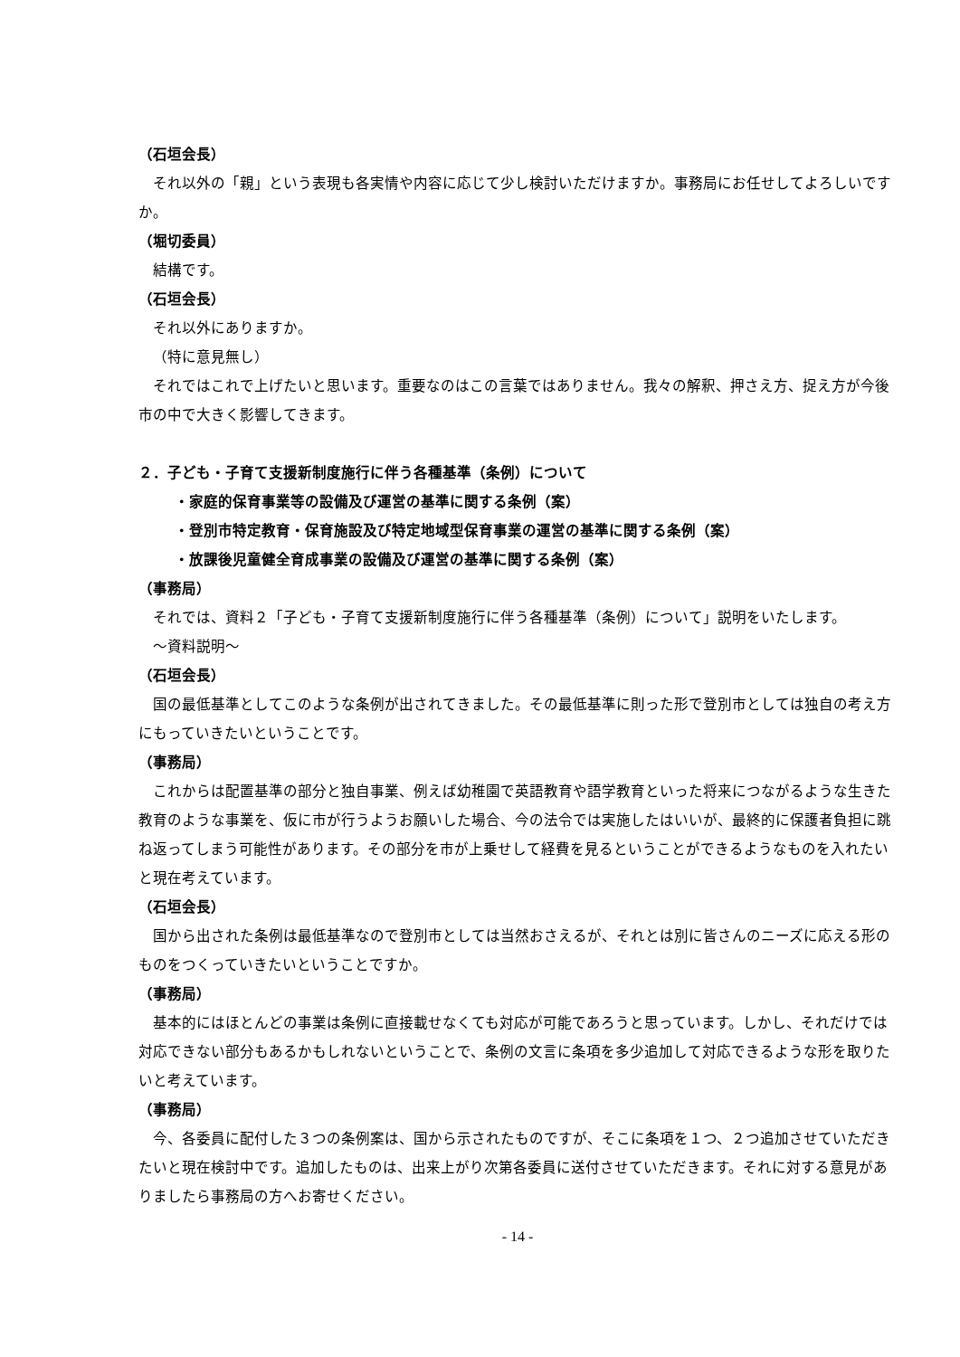（石垣会長）
それ以外の「親」という表現も各実情や内容に応じて少し検討いただけますか。事務局にお任せしてよろしいですか。
（堀切委員）
結構です。
（石垣会長）
それ以外にありますか。
（特に意見無し）
それではこれで上げたいと思います。重要なのはこの言葉ではありません。我々の解釈、押さえ方、捉え方が今後市の中で大きく影響してきます。
２．子ども・子育て支援新制度施行に伴う各種基準（条例）について
・家庭的保育事業等の設備及び運営の基準に関する条例（案）
・登別市特定教育・保育施設及び特定地域型保育事業の運営の基準に関する条例（案）
・放課後児童健全育成事業の設備及び運営の基準に関する条例（案）
（事務局）
それでは、資料２「子ども・子育て支援新制度施行に伴う各種基準（条例）について」説明をいたします。
～資料説明～
（石垣会長）
国の最低基準としてこのような条例が出されてきました。その最低基準に則った形で登別市としては独自の考え方にもっていきたいということです。
（事務局）
これからは配置基準の部分と独自事業、例えば幼稚園で英語教育や語学教育といった将来につながるような生きた教育のような事業を、仮に市が行うようお願いした場合、今の法令では実施したはいいが、最終的に保護者負担に跳ね返ってしまう可能性があります。その部分を市が上乗せして経費を見るということができるようなものを入れたいと現在考えています。
（石垣会長）
国から出された条例は最低基準なので登別市としては当然おさえるが、それとは別に皆さんのニーズに応える形のものをつくっていきたいということですか。
（事務局）
基本的にはほとんどの事業は条例に直接載せなくても対応が可能であろうと思っています。しかし、それだけでは対応できない部分もあるかもしれないということで、条例の文言に条項を多少追加して対応できるような形を取りたいと考えています。
（事務局）
今、各委員に配付した３つの条例案は、国から示されたものですが、そこに条項を１つ、２つ追加させていただきたいと現在検討中です。追加したものは、出来上がり次第各委員に送付させていただきます。それに対する意見がありましたら事務局の方へお寄せください。
- 14 -